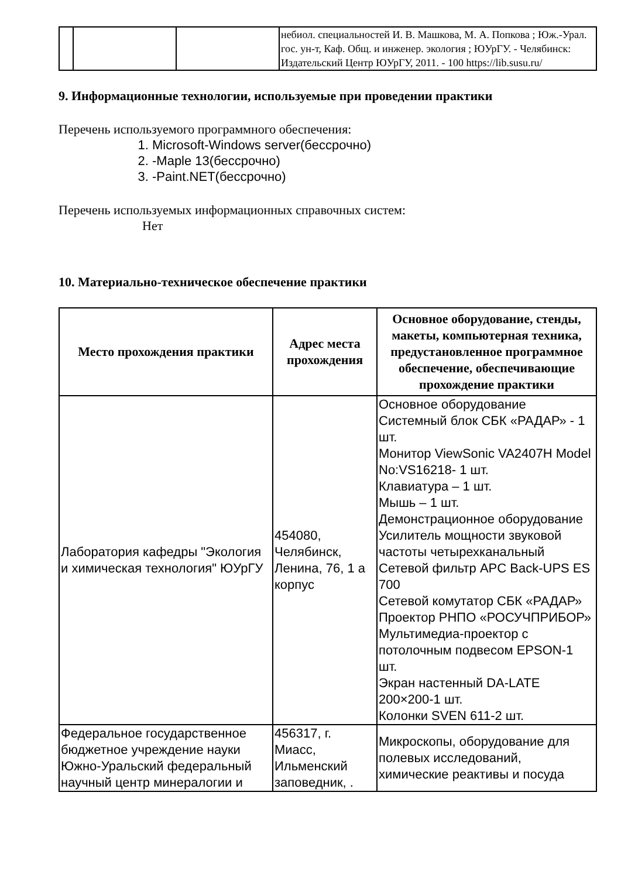| | | | небиол. специальностей И. В. Машкова, М. А. Попкова ; Юж.-Урал. гос. ун-т, Каф. Общ. и инженер. экология ; ЮУрГУ. - Челябинск: Издательский Центр ЮУрГУ, 2011. - 100 https://lib.susu.ru/ |
9. Информационные технологии, используемые при проведении практики
Перечень используемого программного обеспечения:
1. Microsoft-Windows server(бессрочно)
2. -Maple 13(бессрочно)
3. -Paint.NET(бессрочно)
Перечень используемых информационных справочных систем:
Нет
10. Материально-техническое обеспечение практики
| Место прохождения практики | Адрес места прохождения | Основное оборудование, стенды, макеты, компьютерная техника, предустановленное программное обеспечение, обеспечивающие прохождение практики |
| --- | --- | --- |
| Лаборатория кафедры "Экология и химическая технология" ЮУрГУ | 454080, Челябинск, Ленина, 76, 1 а корпус | Основное оборудование Системный блок СБК «РАДАР» - 1 шт. Монитор ViewSonic VA2407H Model No:VS16218- 1 шт. Клавиатура – 1 шт. Мышь – 1 шт. Демонстрационное оборудование Усилитель мощности звуковой частоты четырехканальный Сетевой фильтр APC Back-UPS ES 700 Сетевой комутатор СБК «РАДАР» Проектор РНПО «РОСУЧПРИБОР» Мультимедиа-проектор с потолочным подвесом EPSON-1 шт. Экран настенный DA-LATE 200×200-1 шт. Колонки SVEN 611-2 шт. |
| Федеральное государственное бюджетное учреждение науки Южно-Уральский федеральный научный центр минералогии и | 456317, г. Миасс, Ильменский заповедник, . | Микроскопы, оборудование для полевых исследований, химические реактивы и посуда |